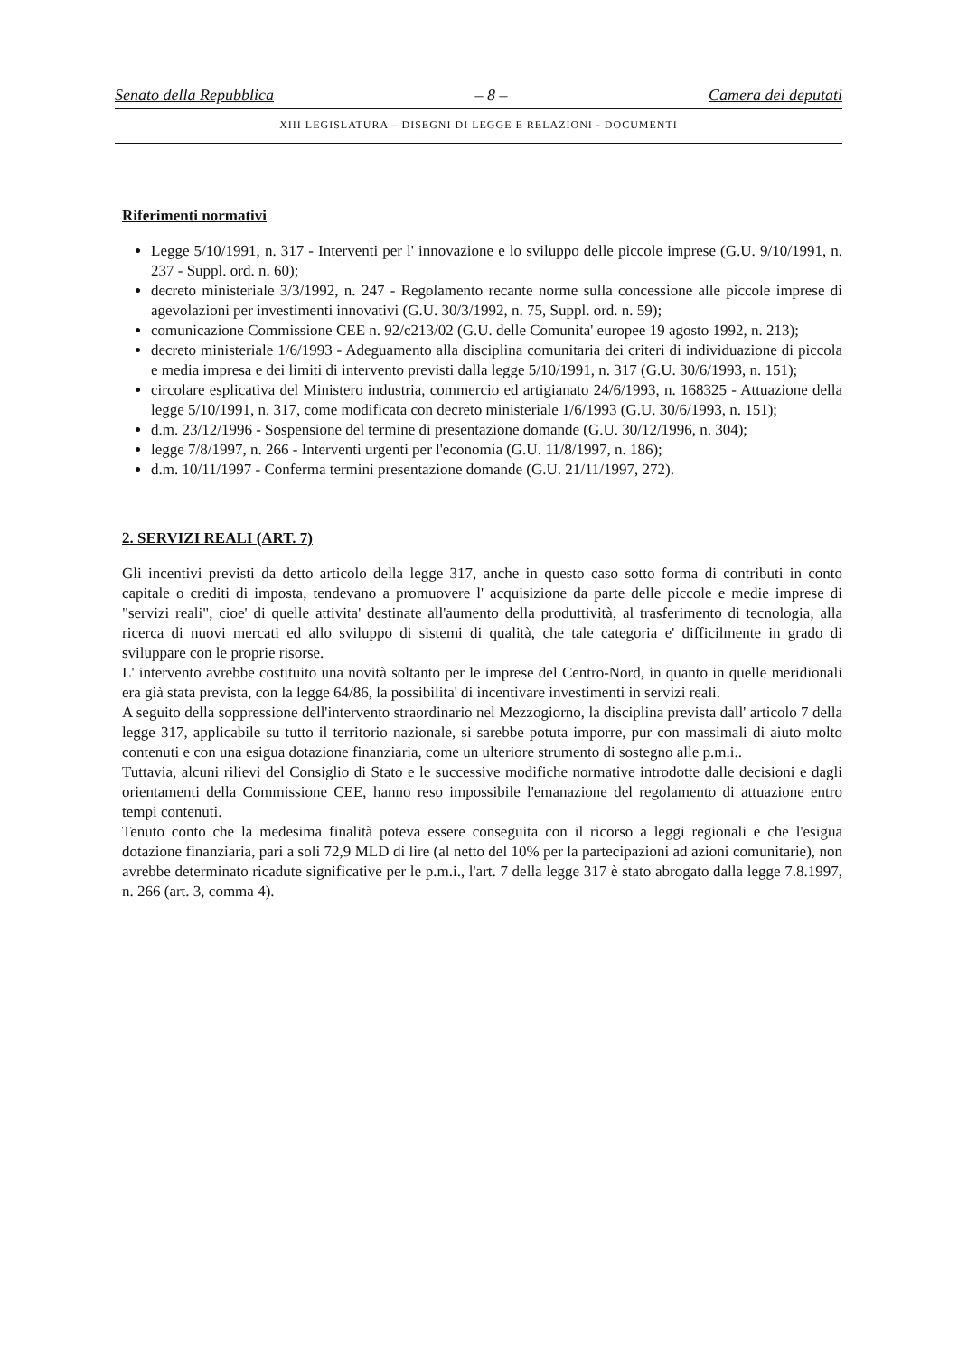Senato della Repubblica – 8 – Camera dei deputati
XIII LEGISLATURA – DISEGNI DI LEGGE E RELAZIONI - DOCUMENTI
Riferimenti normativi
Legge 5/10/1991, n. 317 - Interventi per l' innovazione e lo sviluppo delle piccole imprese (G.U. 9/10/1991, n. 237 - Suppl. ord. n. 60);
decreto ministeriale 3/3/1992, n. 247 - Regolamento recante norme sulla concessione alle piccole imprese di agevolazioni per investimenti innovativi (G.U. 30/3/1992, n. 75, Suppl. ord. n. 59);
comunicazione Commissione CEE n. 92/c213/02 (G.U. delle Comunita' europee 19 agosto 1992, n. 213);
decreto ministeriale 1/6/1993 - Adeguamento alla disciplina comunitaria dei criteri di individuazione di piccola e media impresa e dei limiti di intervento previsti dalla legge 5/10/1991, n. 317 (G.U. 30/6/1993, n. 151);
circolare esplicativa del Ministero industria, commercio ed artigianato 24/6/1993, n. 168325 - Attuazione della legge 5/10/1991, n. 317, come modificata con decreto ministeriale 1/6/1993 (G.U. 30/6/1993, n. 151);
d.m. 23/12/1996 - Sospensione del termine di presentazione domande (G.U. 30/12/1996, n. 304);
legge 7/8/1997, n. 266 - Interventi urgenti per l'economia (G.U. 11/8/1997, n. 186);
d.m. 10/11/1997 - Conferma termini presentazione domande (G.U. 21/11/1997, 272).
2. SERVIZI REALI (ART. 7)
Gli incentivi previsti da detto articolo della legge 317, anche in questo caso sotto forma di contributi in conto capitale o crediti di imposta, tendevano a promuovere l' acquisizione da parte delle piccole e medie imprese di "servizi reali", cioe' di quelle attivita' destinate all'aumento della produttività, al trasferimento di tecnologia, alla ricerca di nuovi mercati ed allo sviluppo di sistemi di qualità, che tale categoria e' difficilmente in grado di sviluppare con le proprie risorse.
L' intervento avrebbe costituito una novità soltanto per le imprese del Centro-Nord, in quanto in quelle meridionali era già stata prevista, con la legge 64/86, la possibilita' di incentivare investimenti in servizi reali.
A seguito della soppressione dell'intervento straordinario nel Mezzogiorno, la disciplina prevista dall' articolo 7 della legge 317, applicabile su tutto il territorio nazionale, si sarebbe potuta imporre, pur con massimali di aiuto molto contenuti e con una esigua dotazione finanziaria, come un ulteriore strumento di sostegno alle p.m.i..
Tuttavia, alcuni rilievi del Consiglio di Stato e le successive modifiche normative introdotte dalle decisioni e dagli orientamenti della Commissione CEE, hanno reso impossibile l'emanazione del regolamento di attuazione entro tempi contenuti.
Tenuto conto che la medesima finalità poteva essere conseguita con il ricorso a leggi regionali e che l'esigua dotazione finanziaria, pari a soli 72,9 MLD di lire (al netto del 10% per la partecipazioni ad azioni comunitarie), non avrebbe determinato ricadute significative per le p.m.i., l'art. 7 della legge 317 è stato abrogato dalla legge 7.8.1997, n. 266 (art. 3, comma 4).